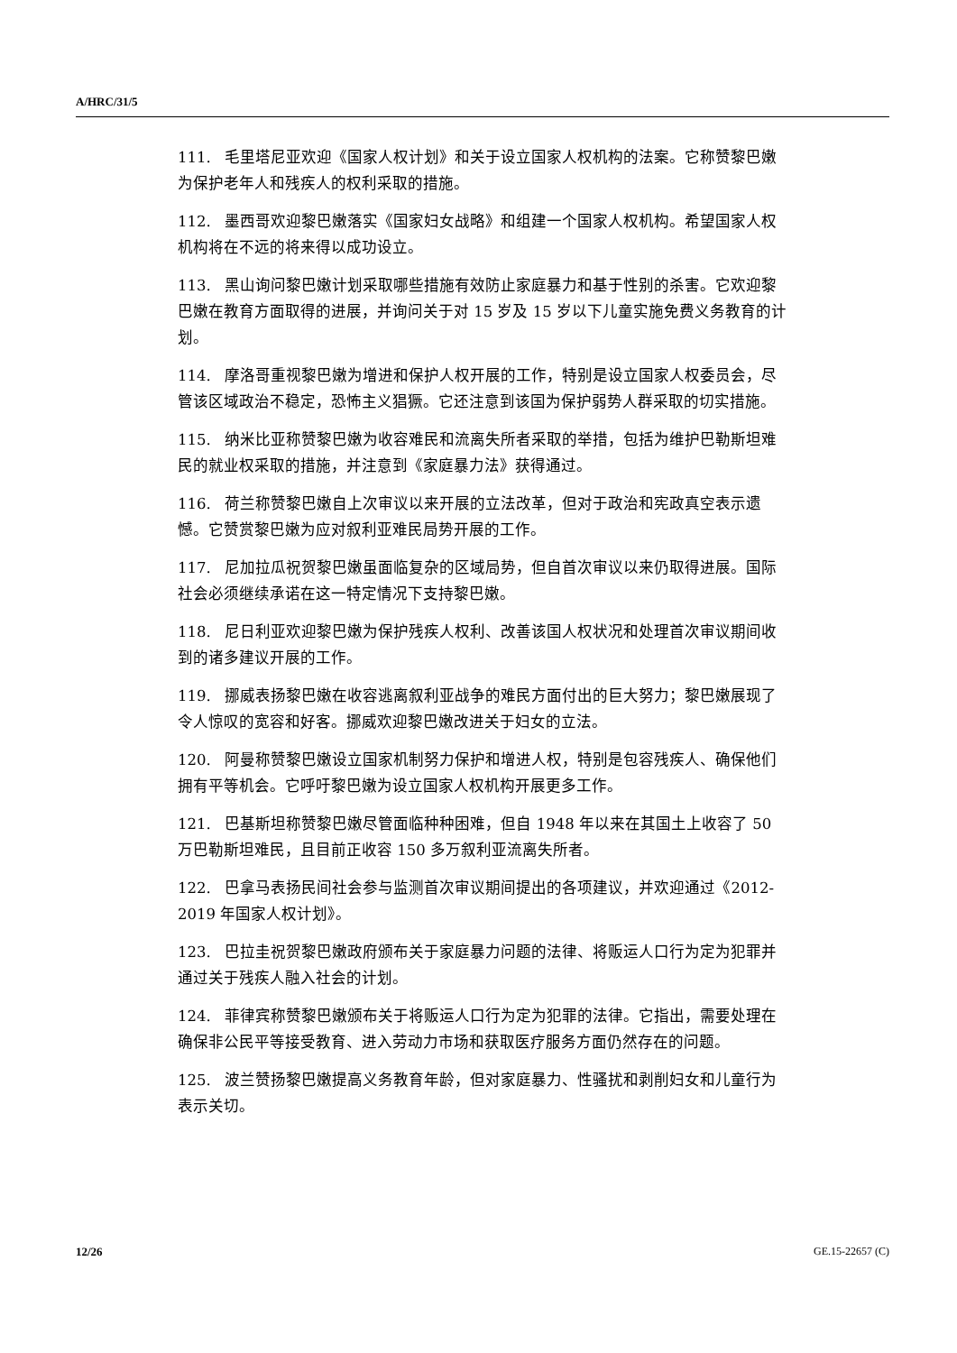A/HRC/31/5
111. 毛里塔尼亚欢迎《国家人权计划》和关于设立国家人权机构的法案。它称赞黎巴嫩为保护老年人和残疾人的权利采取的措施。
112. 墨西哥欢迎黎巴嫩落实《国家妇女战略》和组建一个国家人权机构。希望国家人权机构将在不远的将来得以成功设立。
113. 黑山询问黎巴嫩计划采取哪些措施有效防止家庭暴力和基于性别的杀害。它欢迎黎巴嫩在教育方面取得的进展，并询问关于对 15 岁及 15 岁以下儿童实施免费义务教育的计划。
114. 摩洛哥重视黎巴嫩为增进和保护人权开展的工作，特别是设立国家人权委员会，尽管该区域政治不稳定，恐怖主义猖獗。它还注意到该国为保护弱势人群采取的切实措施。
115. 纳米比亚称赞黎巴嫩为收容难民和流离失所者采取的举措，包括为维护巴勒斯坦难民的就业权采取的措施，并注意到《家庭暴力法》获得通过。
116. 荷兰称赞黎巴嫩自上次审议以来开展的立法改革，但对于政治和宪政真空表示遗憾。它赞赏黎巴嫩为应对叙利亚难民局势开展的工作。
117. 尼加拉瓜祝贺黎巴嫩虽面临复杂的区域局势，但自首次审议以来仍取得进展。国际社会必须继续承诺在这一特定情况下支持黎巴嫩。
118. 尼日利亚欢迎黎巴嫩为保护残疾人权利、改善该国人权状况和处理首次审议期间收到的诸多建议开展的工作。
119. 挪威表扬黎巴嫩在收容逃离叙利亚战争的难民方面付出的巨大努力；黎巴嫩展现了令人惊叹的宽容和好客。挪威欢迎黎巴嫩改进关于妇女的立法。
120. 阿曼称赞黎巴嫩设立国家机制努力保护和增进人权，特别是包容残疾人、确保他们拥有平等机会。它呼吁黎巴嫩为设立国家人权机构开展更多工作。
121. 巴基斯坦称赞黎巴嫩尽管面临种种困难，但自 1948 年以来在其国土上收容了 50 万巴勒斯坦难民，且目前正收容 150 多万叙利亚流离失所者。
122. 巴拿马表扬民间社会参与监测首次审议期间提出的各项建议，并欢迎通过《2012-2019 年国家人权计划》。
123. 巴拉圭祝贺黎巴嫩政府颁布关于家庭暴力问题的法律、将贩运人口行为定为犯罪并通过关于残疾人融入社会的计划。
124. 菲律宾称赞黎巴嫩颁布关于将贩运人口行为定为犯罪的法律。它指出，需要处理在确保非公民平等接受教育、进入劳动力市场和获取医疗服务方面仍然存在的问题。
125. 波兰赞扬黎巴嫩提高义务教育年龄，但对家庭暴力、性骚扰和剥削妇女和儿童行为表示关切。
12/26 GE.15-22657 (C)